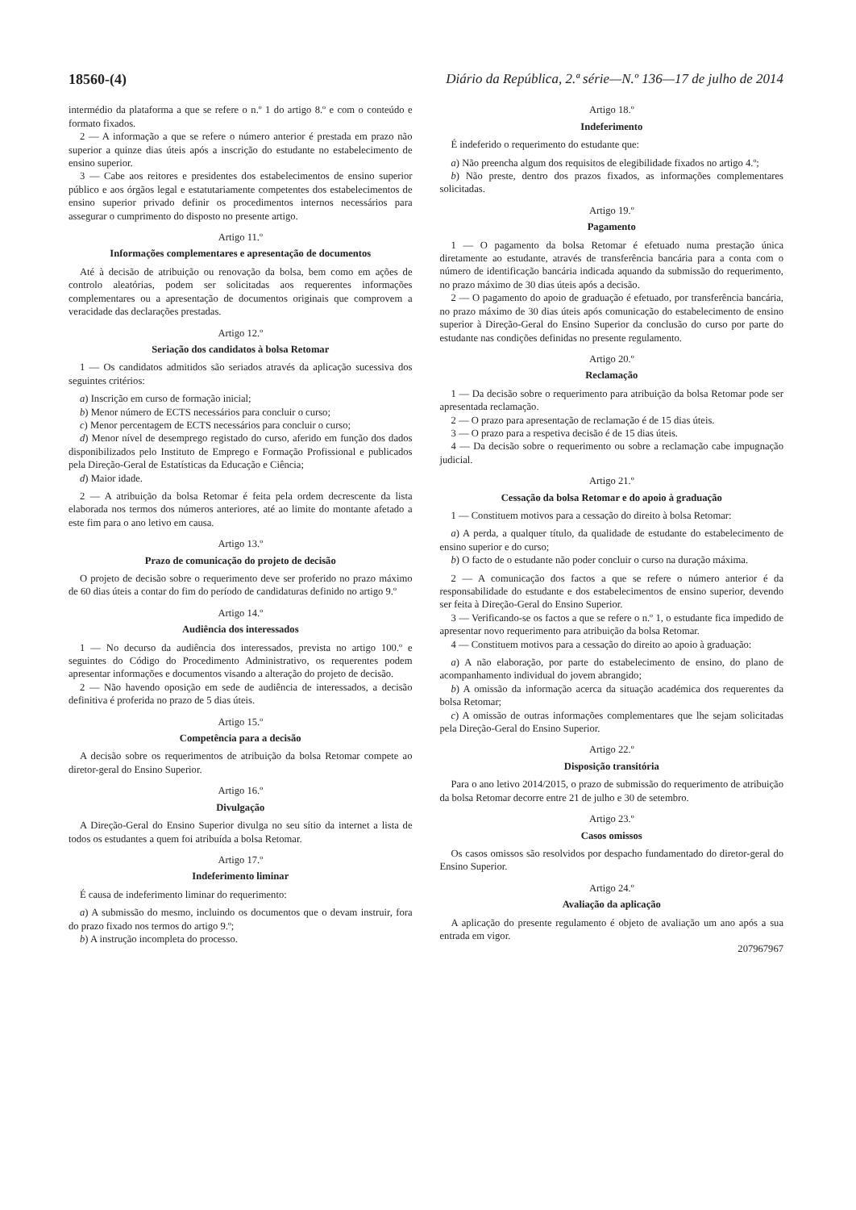18560-(4) Diário da República, 2.ª série—N.º 136—17 de julho de 2014
intermédio da plataforma a que se refere o n.º 1 do artigo 8.º e com o conteúdo e formato fixados.
2 — A informação a que se refere o número anterior é prestada em prazo não superior a quinze dias úteis após a inscrição do estudante no estabelecimento de ensino superior.
3 — Cabe aos reitores e presidentes dos estabelecimentos de ensino superior público e aos órgãos legal e estatutariamente competentes dos estabelecimentos de ensino superior privado definir os procedimentos internos necessários para assegurar o cumprimento do disposto no presente artigo.
Artigo 11.º
Informações complementares e apresentação de documentos
Até à decisão de atribuição ou renovação da bolsa, bem como em ações de controlo aleatórias, podem ser solicitadas aos requerentes informações complementares ou a apresentação de documentos originais que comprovem a veracidade das declarações prestadas.
Artigo 12.º
Seriação dos candidatos à bolsa Retomar
1 — Os candidatos admitidos são seriados através da aplicação sucessiva dos seguintes critérios:
a) Inscrição em curso de formação inicial;
b) Menor número de ECTS necessários para concluir o curso;
c) Menor percentagem de ECTS necessários para concluir o curso;
d) Menor nível de desemprego registado do curso, aferido em função dos dados disponibilizados pelo Instituto de Emprego e Formação Profissional e publicados pela Direção-Geral de Estatísticas da Educação e Ciência;
d) Maior idade.
2 — A atribuição da bolsa Retomar é feita pela ordem decrescente da lista elaborada nos termos dos números anteriores, até ao limite do montante afetado a este fim para o ano letivo em causa.
Artigo 13.º
Prazo de comunicação do projeto de decisão
O projeto de decisão sobre o requerimento deve ser proferido no prazo máximo de 60 dias úteis a contar do fim do período de candidaturas definido no artigo 9.º
Artigo 14.º
Audiência dos interessados
1 — No decurso da audiência dos interessados, prevista no artigo 100.º e seguintes do Código do Procedimento Administrativo, os requerentes podem apresentar informações e documentos visando a alteração do projeto de decisão.
2 — Não havendo oposição em sede de audiência de interessados, a decisão definitiva é proferida no prazo de 5 dias úteis.
Artigo 15.º
Competência para a decisão
A decisão sobre os requerimentos de atribuição da bolsa Retomar compete ao diretor-geral do Ensino Superior.
Artigo 16.º
Divulgação
A Direção-Geral do Ensino Superior divulga no seu sítio da internet a lista de todos os estudantes a quem foi atribuída a bolsa Retomar.
Artigo 17.º
Indeferimento liminar
É causa de indeferimento liminar do requerimento:
a) A submissão do mesmo, incluindo os documentos que o devam instruir, fora do prazo fixado nos termos do artigo 9.º;
b) A instrução incompleta do processo.
Artigo 18.º
Indeferimento
É indeferido o requerimento do estudante que:
a) Não preencha algum dos requisitos de elegibilidade fixados no artigo 4.º;
b) Não preste, dentro dos prazos fixados, as informações complementares solicitadas.
Artigo 19.º
Pagamento
1 — O pagamento da bolsa Retomar é efetuado numa prestação única diretamente ao estudante, através de transferência bancária para a conta com o número de identificação bancária indicada aquando da submissão do requerimento, no prazo máximo de 30 dias úteis após a decisão.
2 — O pagamento do apoio de graduação é efetuado, por transferência bancária, no prazo máximo de 30 dias úteis após comunicação do estabelecimento de ensino superior à Direção-Geral do Ensino Superior da conclusão do curso por parte do estudante nas condições definidas no presente regulamento.
Artigo 20.º
Reclamação
1 — Da decisão sobre o requerimento para atribuição da bolsa Retomar pode ser apresentada reclamação.
2 — O prazo para apresentação de reclamação é de 15 dias úteis.
3 — O prazo para a respetiva decisão é de 15 dias úteis.
4 — Da decisão sobre o requerimento ou sobre a reclamação cabe impugnação judicial.
Artigo 21.º
Cessação da bolsa Retomar e do apoio à graduação
1 — Constituem motivos para a cessação do direito à bolsa Retomar:
a) A perda, a qualquer título, da qualidade de estudante do estabelecimento de ensino superior e do curso;
b) O facto de o estudante não poder concluir o curso na duração máxima.
2 — A comunicação dos factos a que se refere o número anterior é da responsabilidade do estudante e dos estabelecimentos de ensino superior, devendo ser feita à Direção-Geral do Ensino Superior.
3 — Verificando-se os factos a que se refere o n.º 1, o estudante fica impedido de apresentar novo requerimento para atribuição da bolsa Retomar.
4 — Constituem motivos para a cessação do direito ao apoio à graduação:
a) A não elaboração, por parte do estabelecimento de ensino, do plano de acompanhamento individual do jovem abrangido;
b) A omissão da informação acerca da situação académica dos requerentes da bolsa Retomar;
c) A omissão de outras informações complementares que lhe sejam solicitadas pela Direção-Geral do Ensino Superior.
Artigo 22.º
Disposição transitória
Para o ano letivo 2014/2015, o prazo de submissão do requerimento de atribuição da bolsa Retomar decorre entre 21 de julho e 30 de setembro.
Artigo 23.º
Casos omissos
Os casos omissos são resolvidos por despacho fundamentado do diretor-geral do Ensino Superior.
Artigo 24.º
Avaliação da aplicação
A aplicação do presente regulamento é objeto de avaliação um ano após a sua entrada em vigor.
207967967